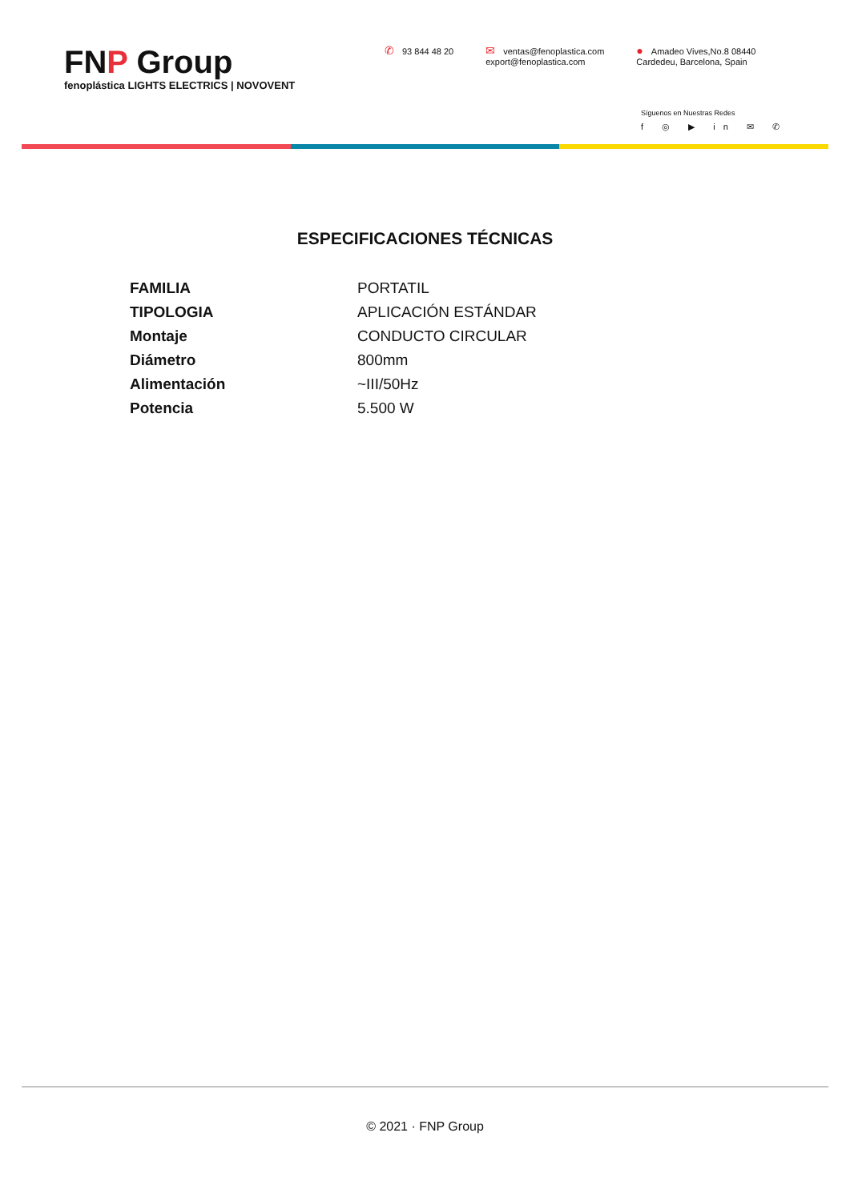FNP Group
fenoplástica LIGHTS ELECTRICS | NOVOVENT
✆ 93 844 48 20
✉ ventas@fenoplastica.com
export@fenoplastica.com
● Amadeo Vives,No.8 08440
Cardedeu, Barcelona, Spain
Síguenos en Nuestras Redes
f ◎ ▶ in ✉ ✆
ESPECIFICACIONES TÉCNICAS
| FAMILIA | PORTATIL |
| TIPOLOGIA | APLICACIÓN ESTÁNDAR |
| Montaje | CONDUCTO CIRCULAR |
| Diámetro | 800mm |
| Alimentación | ~III/50Hz |
| Potencia | 5.500 W |
© 2021 · FNP Group